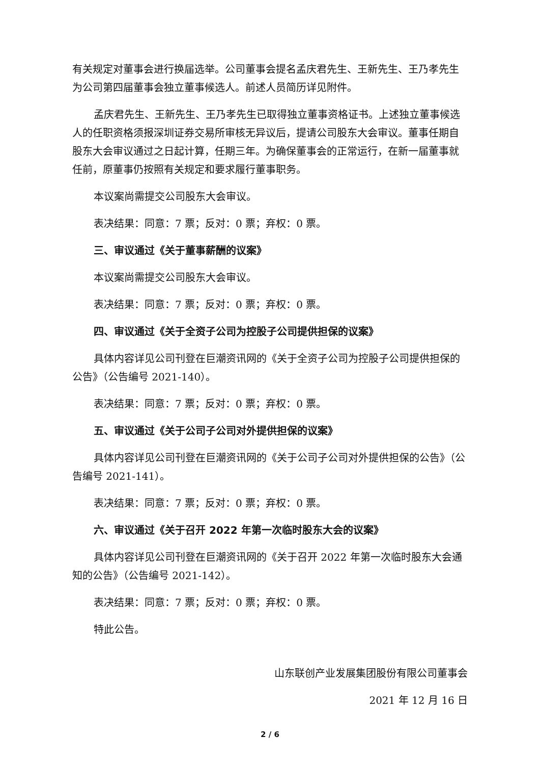有关规定对董事会进行换届选举。公司董事会提名孟庆君先生、王新先生、王乃孝先生为公司第四届董事会独立董事候选人。前述人员简历详见附件。
孟庆君先生、王新先生、王乃孝先生已取得独立董事资格证书。上述独立董事候选人的任职资格须报深圳证券交易所审核无异议后，提请公司股东大会审议。董事任期自股东大会审议通过之日起计算，任期三年。为确保董事会的正常运行，在新一届董事就任前，原董事仍按照有关规定和要求履行董事职务。
本议案尚需提交公司股东大会审议。
表决结果：同意：7 票；反对：0 票；弃权：0 票。
三、审议通过《关于董事薪酬的议案》
本议案尚需提交公司股东大会审议。
表决结果：同意：7 票；反对：0 票；弃权：0 票。
四、审议通过《关于全资子公司为控股子公司提供担保的议案》
具体内容详见公司刊登在巨潮资讯网的《关于全资子公司为控股子公司提供担保的公告》（公告编号 2021-140）。
表决结果：同意：7 票；反对：0 票；弃权：0 票。
五、审议通过《关于公司子公司对外提供担保的议案》
具体内容详见公司刊登在巨潮资讯网的《关于公司子公司对外提供担保的公告》（公告编号 2021-141）。
表决结果：同意：7 票；反对：0 票；弃权：0 票。
六、审议通过《关于召开 2022 年第一次临时股东大会的议案》
具体内容详见公司刊登在巨潮资讯网的《关于召开 2022 年第一次临时股东大会通知的公告》（公告编号 2021-142）。
表决结果：同意：7 票；反对：0 票；弃权：0 票。
特此公告。
山东联创产业发展集团股份有限公司董事会
2021 年 12 月 16 日
2 / 6